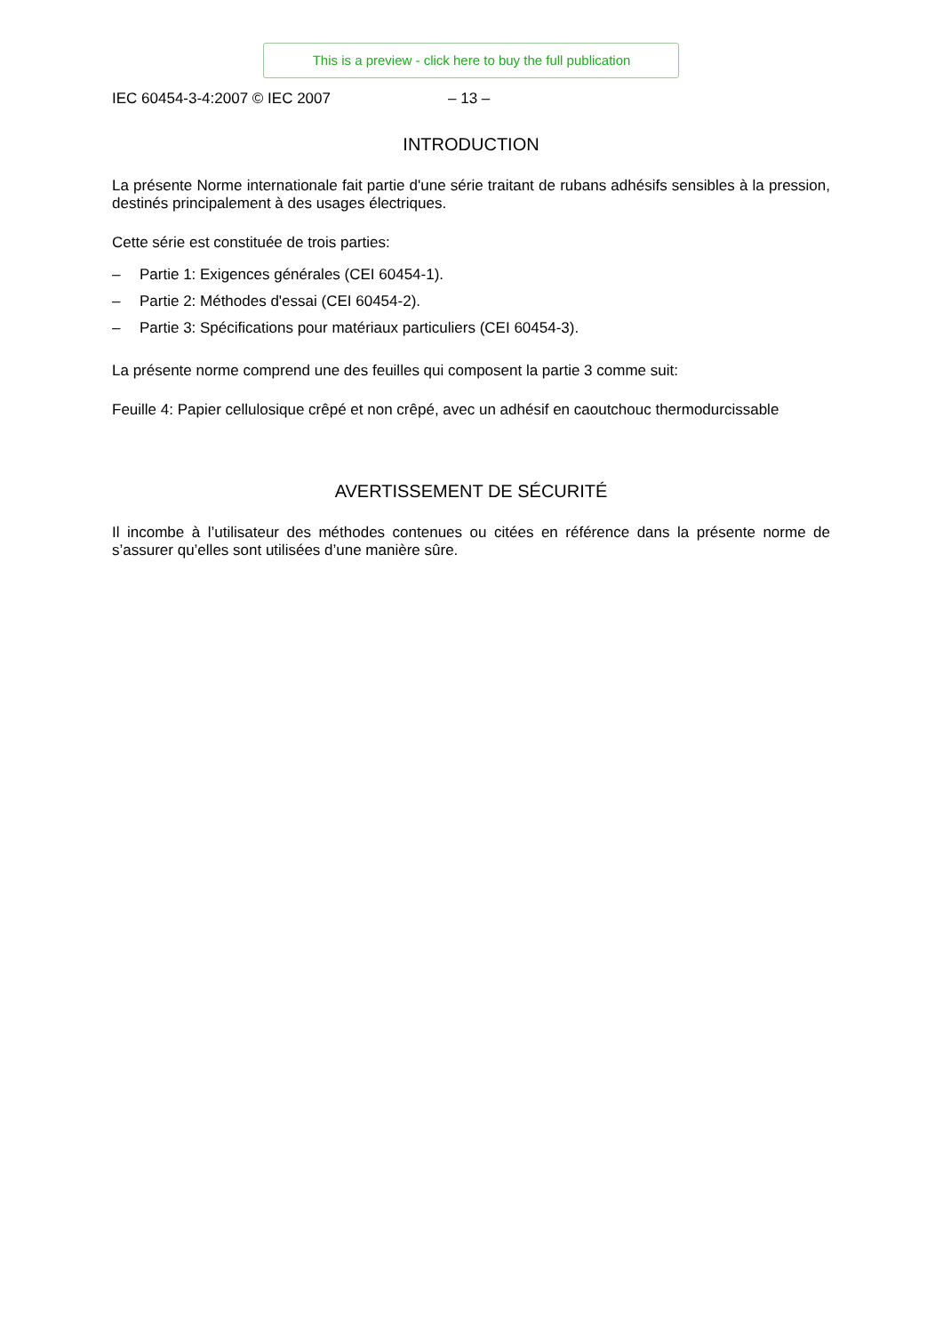This is a preview - click here to buy the full publication
IEC 60454-3-4:2007 © IEC 2007 – 13 –
INTRODUCTION
La présente Norme internationale fait partie d'une série traitant de rubans adhésifs sensibles à la pression, destinés principalement à des usages électriques.
Cette série est constituée de trois parties:
– Partie 1: Exigences générales (CEI 60454-1).
– Partie 2: Méthodes d'essai (CEI 60454-2).
– Partie 3: Spécifications pour matériaux particuliers (CEI 60454-3).
La présente norme comprend une des feuilles qui composent la partie 3 comme suit:
Feuille 4: Papier cellulosique crêpé et non crêpé, avec un adhésif en caoutchouc thermodurcissable
AVERTISSEMENT DE SÉCURITÉ
Il incombe à l’utilisateur des méthodes contenues ou citées en référence dans la présente norme de s’assurer qu’elles sont utilisées d’une manière sûre.